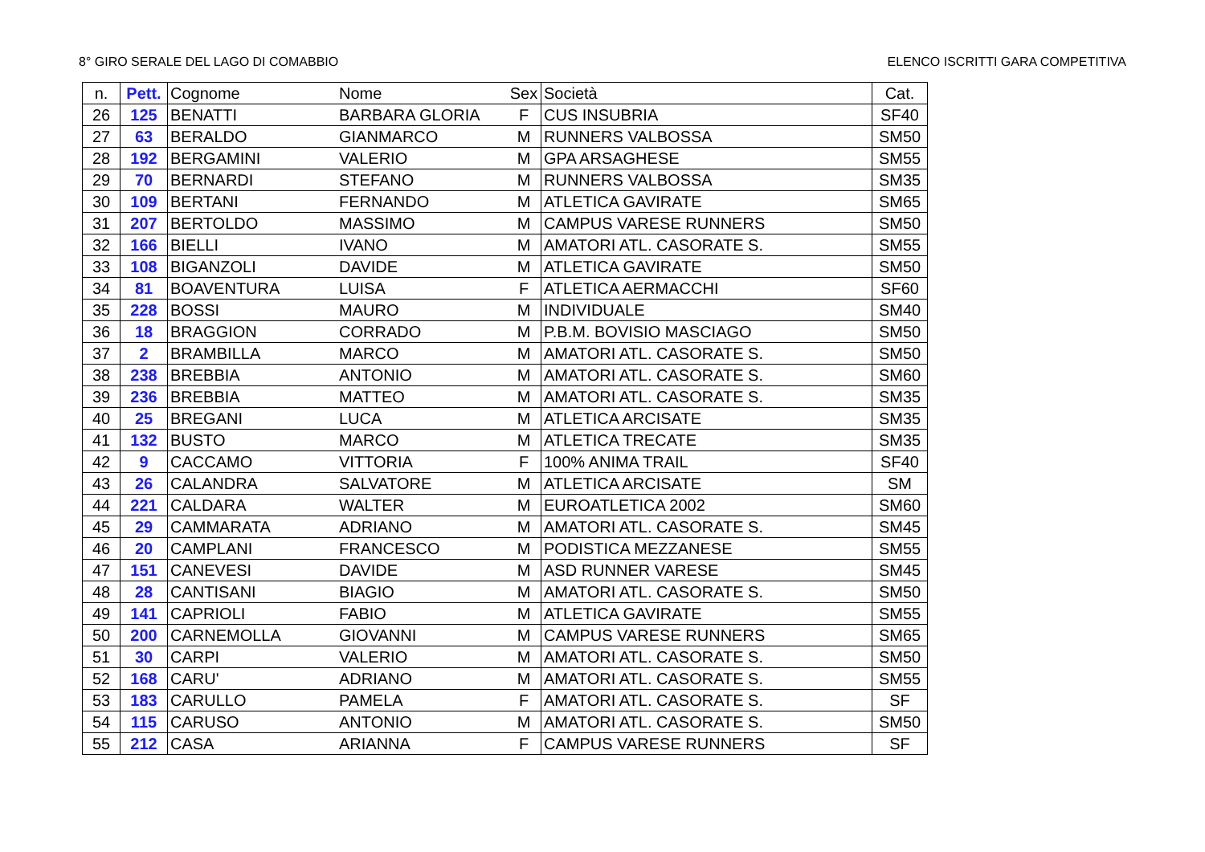8° GIRO SERALE DEL LAGO DI COMABBIO ELENCO ISCRITTI GARA COMPETITIVA
| n. | Pett. | Cognome | Nome | Sex | Società | Cat. |
| --- | --- | --- | --- | --- | --- | --- |
| 26 | 125 | BENATTI | BARBARA GLORIA | F | CUS INSUBRIA | SF40 |
| 27 | 63 | BERALDO | GIANMARCO | M | RUNNERS VALBOSSA | SM50 |
| 28 | 192 | BERGAMINI | VALERIO | M | GPA ARSAGHESE | SM55 |
| 29 | 70 | BERNARDI | STEFANO | M | RUNNERS VALBOSSA | SM35 |
| 30 | 109 | BERTANI | FERNANDO | M | ATLETICA GAVIRATE | SM65 |
| 31 | 207 | BERTOLDO | MASSIMO | M | CAMPUS VARESE RUNNERS | SM50 |
| 32 | 166 | BIELLI | IVANO | M | AMATORI ATL. CASORATE S. | SM55 |
| 33 | 108 | BIGANZOLI | DAVIDE | M | ATLETICA GAVIRATE | SM50 |
| 34 | 81 | BOAVENTURA | LUISA | F | ATLETICA AERMACCHI | SF60 |
| 35 | 228 | BOSSI | MAURO | M | INDIVIDUALE | SM40 |
| 36 | 18 | BRAGGION | CORRADO | M | P.B.M. BOVISIO MASCIAGO | SM50 |
| 37 | 2 | BRAMBILLA | MARCO | M | AMATORI ATL. CASORATE S. | SM50 |
| 38 | 238 | BREBBIA | ANTONIO | M | AMATORI ATL. CASORATE S. | SM60 |
| 39 | 236 | BREBBIA | MATTEO | M | AMATORI ATL. CASORATE S. | SM35 |
| 40 | 25 | BREGANI | LUCA | M | ATLETICA ARCISATE | SM35 |
| 41 | 132 | BUSTO | MARCO | M | ATLETICA TRECATE | SM35 |
| 42 | 9 | CACCAMO | VITTORIA | F | 100% ANIMA TRAIL | SF40 |
| 43 | 26 | CALANDRA | SALVATORE | M | ATLETICA ARCISATE | SM |
| 44 | 221 | CALDARA | WALTER | M | EUROATLETICA 2002 | SM60 |
| 45 | 29 | CAMMARATA | ADRIANO | M | AMATORI ATL. CASORATE S. | SM45 |
| 46 | 20 | CAMPLANI | FRANCESCO | M | PODISTICA MEZZANESE | SM55 |
| 47 | 151 | CANEVESI | DAVIDE | M | ASD RUNNER VARESE | SM45 |
| 48 | 28 | CANTISANI | BIAGIO | M | AMATORI ATL. CASORATE S. | SM50 |
| 49 | 141 | CAPRIOLI | FABIO | M | ATLETICA GAVIRATE | SM55 |
| 50 | 200 | CARNEMOLLA | GIOVANNI | M | CAMPUS VARESE RUNNERS | SM65 |
| 51 | 30 | CARPI | VALERIO | M | AMATORI ATL. CASORATE S. | SM50 |
| 52 | 168 | CARU' | ADRIANO | M | AMATORI ATL. CASORATE S. | SM55 |
| 53 | 183 | CARULLO | PAMELA | F | AMATORI ATL. CASORATE S. | SF |
| 54 | 115 | CARUSO | ANTONIO | M | AMATORI ATL. CASORATE S. | SM50 |
| 55 | 212 | CASA | ARIANNA | F | CAMPUS VARESE RUNNERS | SF |